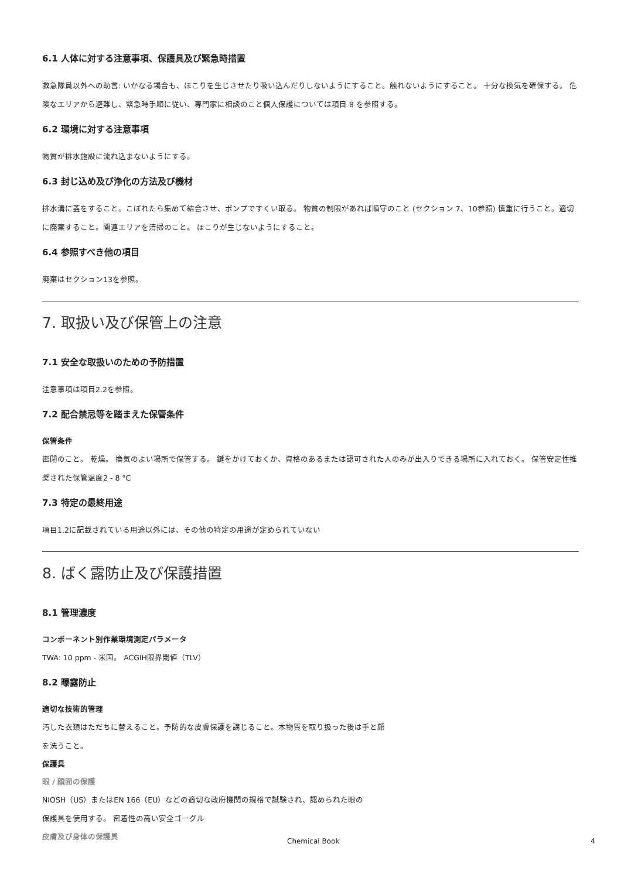6.1 人体に対する注意事項、保護具及び緊急時措置
救急隊員以外への助言: いかなる場合も、ほこりを生じさせたり吸い込んだりしないようにすること。触れないようにすること。 十分な換気を確保する。 危険なエリアから避難し、緊急時手順に従い、専門家に相談のこと個人保護については項目 8 を参照する。
6.2 環境に対する注意事項
物質が排水施設に流れ込まないようにする。
6.3 封じ込め及び浄化の方法及び機材
排水溝に蓋をすること。こぼれたら集めて結合させ、ポンプですくい取る。 物質の制限があれば順守のこと (セクション 7、10参照) 慎重に行うこと。適切に廃棄すること。関連エリアを清掃のこと。 ほこりが生じないようにすること。
6.4 参照すべき他の項目
廃棄はセクション13を参照。
7. 取扱い及び保管上の注意
7.1 安全な取扱いのための予防措置
注意事項は項目2.2を参照。
7.2 配合禁忌等を踏まえた保管条件
保管条件
密閉のこと。 乾燥。 換気のよい場所で保管する。 鍵をかけておくか、資格のあるまたは認可された人のみが出入りできる場所に入れておく。 保管安定性推奨された保管温度2 - 8 °C
7.3 特定の最終用途
項目1.2に記載されている用途以外には、その他の特定の用途が定められていない
8. ばく露防止及び保護措置
8.1 管理濃度
コンポーネント別作業環境測定パラメータ
TWA: 10 ppm - 米国。 ACGIH限界閾値（TLV）
8.2 曝露防止
適切な技術的管理
汚した衣類はただちに替えること。予防的な皮膚保護を講じること。本物質を取り扱った後は手と顔
を洗うこと。
保護具
眼 / 顔面の保護
NIOSH（US）またはEN 166（EU）などの適切な政府機関の規格で試験され、認められた眼の
保護具を使用する。 密着性の高い安全ゴーグル
皮膚及び身体の保護具
Chemical Book 4